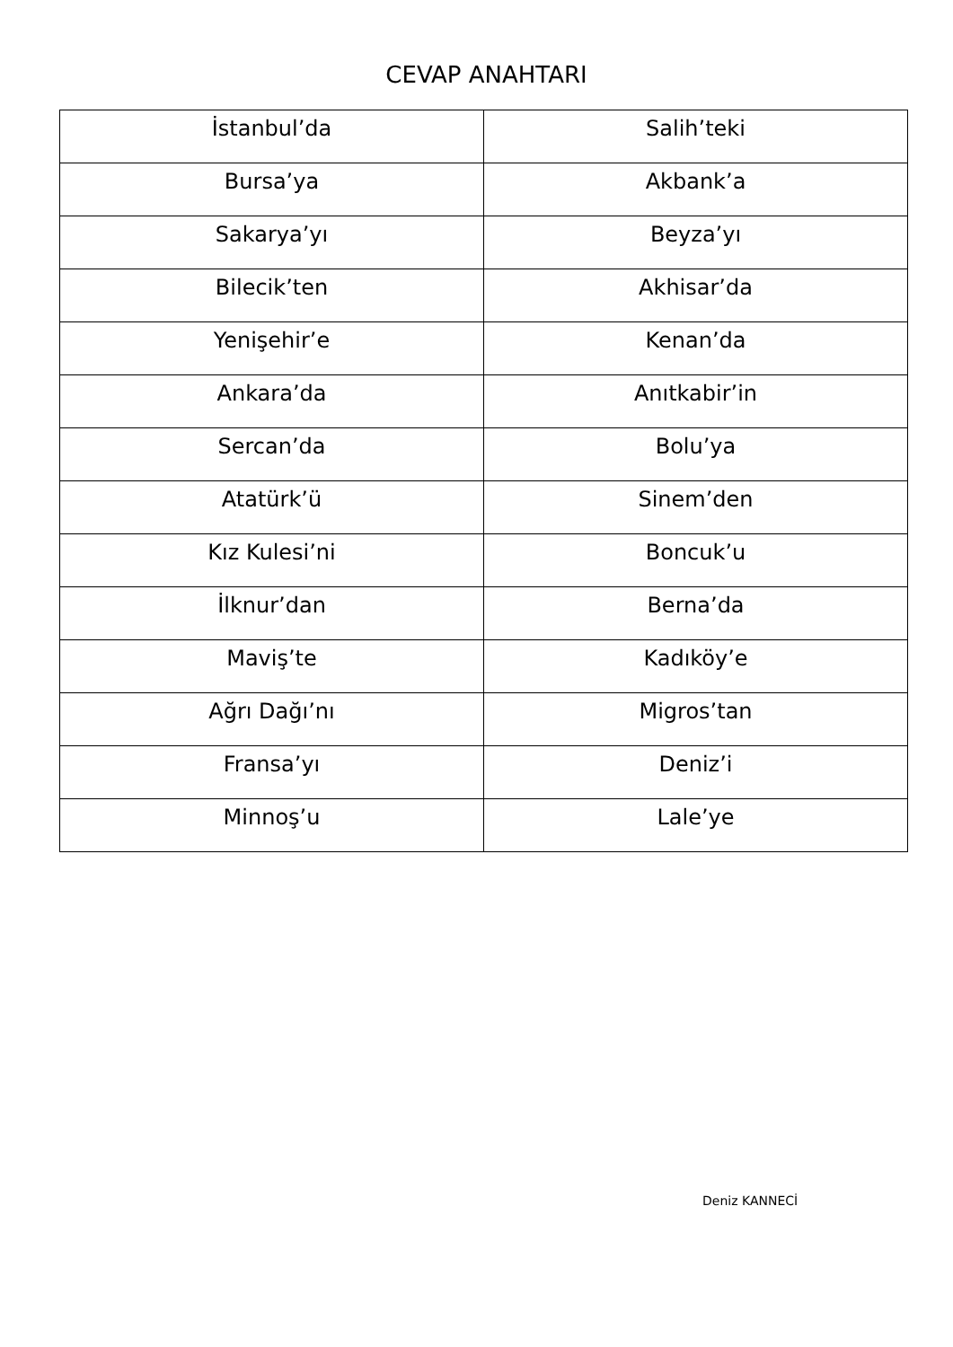CEVAP ANAHTARI
| İstanbul’da | Salih’teki |
| Bursa’ya | Akbank’a |
| Sakarya’yı | Beyza’yı |
| Bilecik’ten | Akhisar’da |
| Yenişehir’e | Kenan’da |
| Ankara’da | Anıtkabir’in |
| Sercan’da | Bolu’ya |
| Atatürk’ü | Sinem’den |
| Kız Kulesi’ni | Boncuk’u |
| İlknur’dan | Berna’da |
| Maviş’te | Kadıköy’e |
| Ağrı Dağı’nı | Migros’tan |
| Fransa’yı | Deniz’i |
| Minnoş’u | Lale’ye |
Deniz KANNECİ